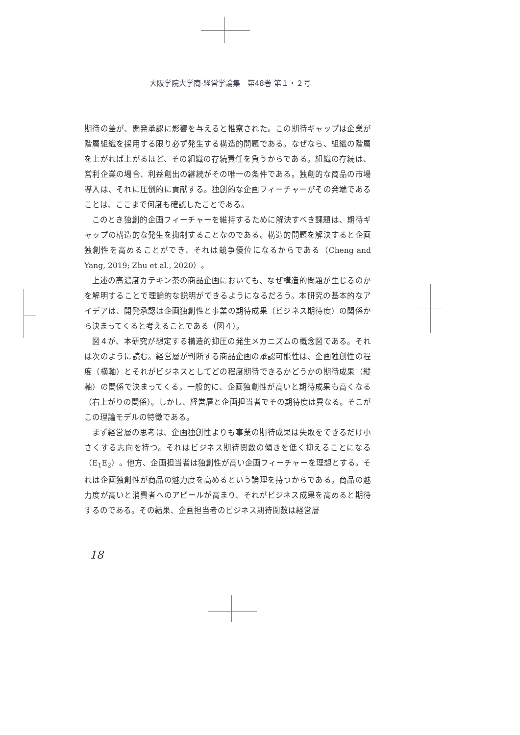大阪学院大学商·経営学論集　第48巻 第１・２号
期待の差が、開発承認に影響を与えると推察された。この期待ギャップは企業が階層組織を採用する限り必ず発生する構造的問題である。なぜなら、組織の階層を上がれば上がるほど、その組織の存続責任を負うからである。組織の存続は、営利企業の場合、利益創出の継続がその唯一の条件である。独創的な商品の市場導入は、それに圧倒的に貢献する。独創的な企画フィーチャーがその発端であることは、ここまで何度も確認したことである。
このとき独創的企画フィーチャーを維持するために解決すべき課題は、期待ギャップの構造的な発生を抑制することなのである。構造的問題を解決すると企画独創性を高めることができ、それは競争優位になるからである（Cheng and Yang, 2019; Zhu et al., 2020）。
上述の高濃度カテキン茶の商品企画においても、なぜ構造的問題が生じるのかを解明することで理論的な説明ができるようになるだろう。本研究の基本的なアイデアは、開発承認は企画独創性と事業の期待成果（ビジネス期待度）の関係から決まってくると考えることである（図４）。
図４が、本研究が想定する構造的抑圧の発生メカニズムの概念図である。それは次のように読む。経営層が判断する商品企画の承認可能性は、企画独創性の程度（横軸）とそれがビジネスとしてどの程度期待できるかどうかの期待成果（縦軸）の関係で決まってくる。一般的に、企画独創性が高いと期待成果も高くなる（右上がりの関係）。しかし、経営層と企画担当者でその期待度は異なる。そこがこの理論モデルの特徴である。
まず経営層の思考は、企画独創性よりも事業の期待成果は失敗をできるだけ小さくする志向を持つ。それはビジネス期待関数の傾きを低く抑えることになる（E<sub>1</sub>E<sub>2</sub>）。他方、企画担当者は独創性が高い企画フィーチャーを理想とする。それは企画独創性が商品の魅力度を高めるという論理を持つからである。商品の魅力度が高いと消費者へのアピールが高まり、それがビジネス成果を高めると期待するのである。その結果、企画担当者のビジネス期待関数は経営層
18